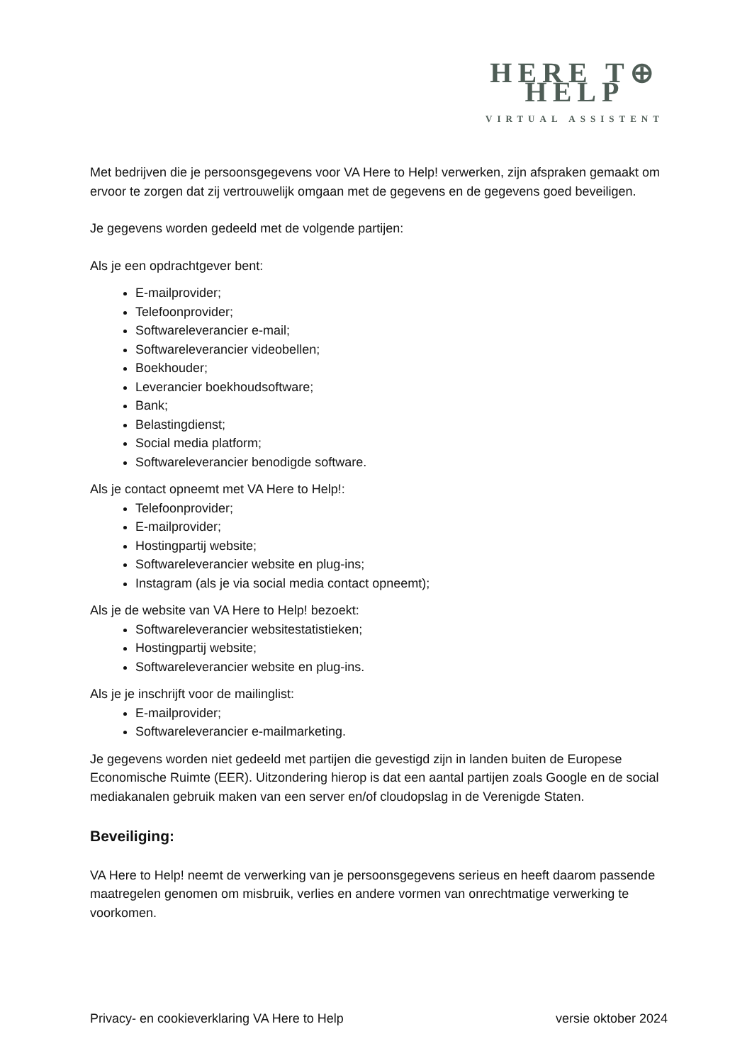HERE T⊕ HELP
VIRTUAL ASSISTENT
Met bedrijven die je persoonsgegevens voor VA Here to Help! verwerken, zijn afspraken gemaakt om ervoor te zorgen dat zij vertrouwelijk omgaan met de gegevens en de gegevens goed beveiligen.
Je gegevens worden gedeeld met de volgende partijen:
Als je een opdrachtgever bent:
E-mailprovider;
Telefoonprovider;
Softwareleverancier e-mail;
Softwareleverancier videobellen;
Boekhouder;
Leverancier boekhoudsoftware;
Bank;
Belastingdienst;
Social media platform;
Softwareleverancier benodigde software.
Als je contact opneemt met VA Here to Help!:
Telefoonprovider;
E-mailprovider;
Hostingpartij website;
Softwareleverancier website en plug-ins;
Instagram (als je via social media contact opneemt);
Als je de website van VA Here to Help! bezoekt:
Softwareleverancier websitestatistieken;
Hostingpartij website;
Softwareleverancier website en plug-ins.
Als je je inschrijft voor de mailinglist:
E-mailprovider;
Softwareleverancier e-mailmarketing.
Je gegevens worden niet gedeeld met partijen die gevestigd zijn in landen buiten de Europese Economische Ruimte (EER). Uitzondering hierop is dat een aantal partijen zoals Google en de social mediakanalen gebruik maken van een server en/of cloudopslag in de Verenigde Staten.
Beveiliging:
VA Here to Help! neemt de verwerking van je persoonsgegevens serieus en heeft daarom passende maatregelen genomen om misbruik, verlies en andere vormen van onrechtmatige verwerking te voorkomen.
Privacy- en cookieverklaring VA Here to Help versie oktober 2024